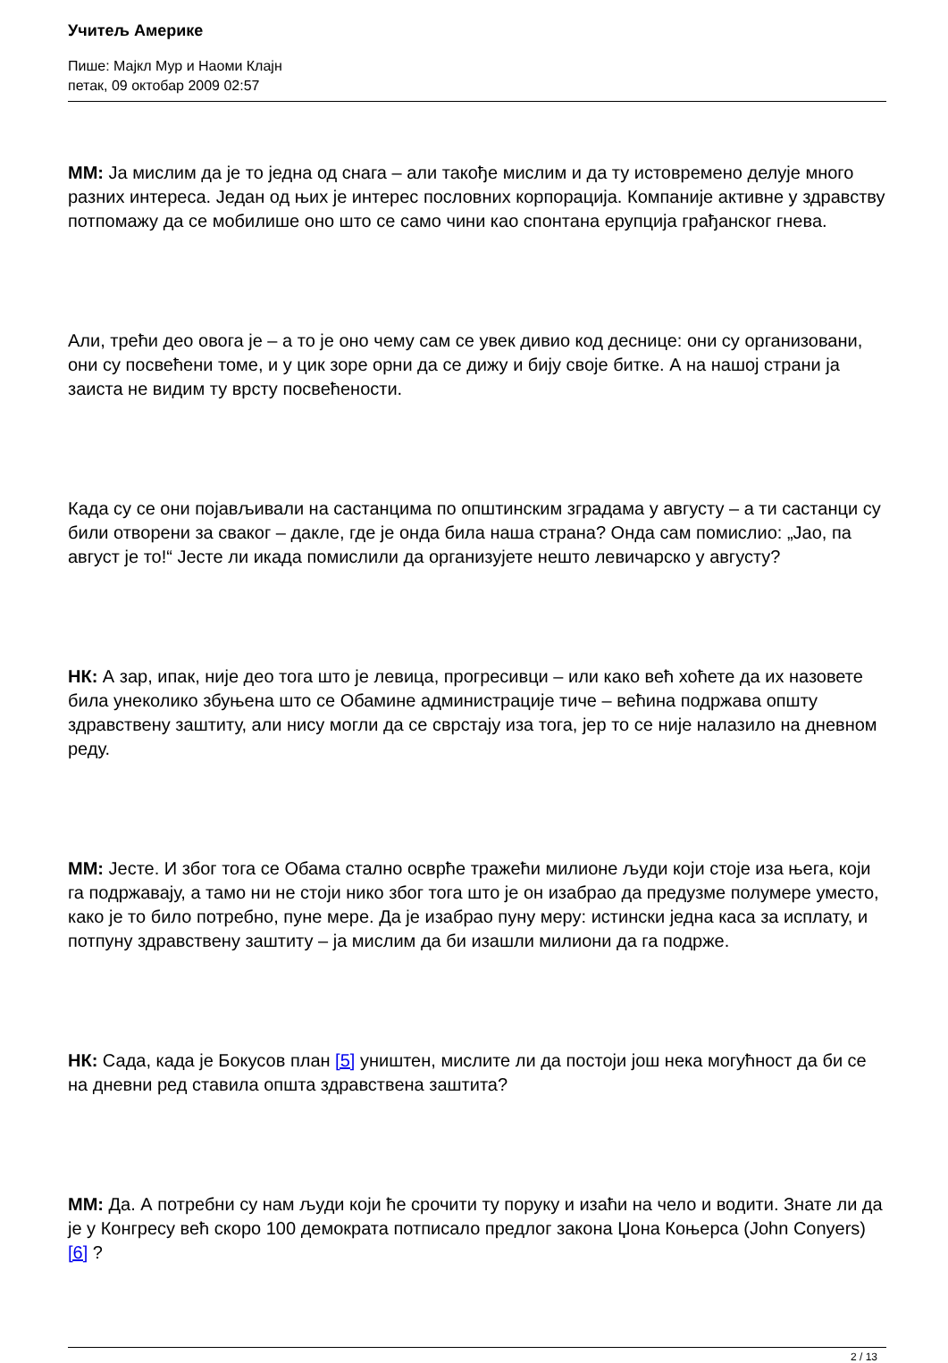Учитељ Америке
Пише: Мајкл Мур и Наоми Клајн
петак, 09 октобар 2009 02:57
ММ: Ја мислим да је то једна од снага – али такође мислим и да ту истовремено делује много разних интереса. Један од њих је интерес пословних корпорација. Компаније активне у здравству потпомажу да се мобилише оно што се само чини као спонтана ерупција грађанског гнева.
Али, трећи део овога је – а то је оно чему сам се увек дивио код деснице: они су организовани, они су посвећени томе, и у цик зоре орни да се дижу и бију своје битке. А на нашој страни ја заиста не видим ту врсту посвећености.
Када су се они појављивали на састанцима по општинским зградама у августу – а ти састанци су били отворени за сваког – дакле, где је онда била наша страна? Онда сам помислио: „Јао, па август је то!“ Јесте ли икада помислили да организујете нешто левичарско у августу?
НК: А зар, ипак, није део тога што је левица, прогресивци – или како већ хоћете да их назовете била унеколико збуњена што се Обамине администрације тиче – већина подржава општу здравствену заштиту, али нису могли да се сврстају иза тога, јер то се није налазило на дневном реду.
ММ: Јесте. И због тога се Обама стално осврће тражећи милионе људи који стоје иза њега, који га подржавају, а тамо ни не стоји нико због тога што је он изабрао да предузме полумере уместо, како је то било потребно, пуне мере. Да је изабрао пуну меру: истински једна каса за исплату, и потпуну здравствену заштиту – ја мислим да би изашли милиони да га подрже.
НК: Сада, када је Бокусов план [5] уништен, мислите ли да постоји још нека могућност да би се на дневни ред ставила општа здравствена заштита?
ММ: Да. А потребни су нам људи који ће срочити ту поруку и изаћи на чело и водити. Знате ли да је у Конгресу већ скоро 100 демократа потписало предлог закона Џона Коњерса (John Conyers) [6] ?
2 / 13